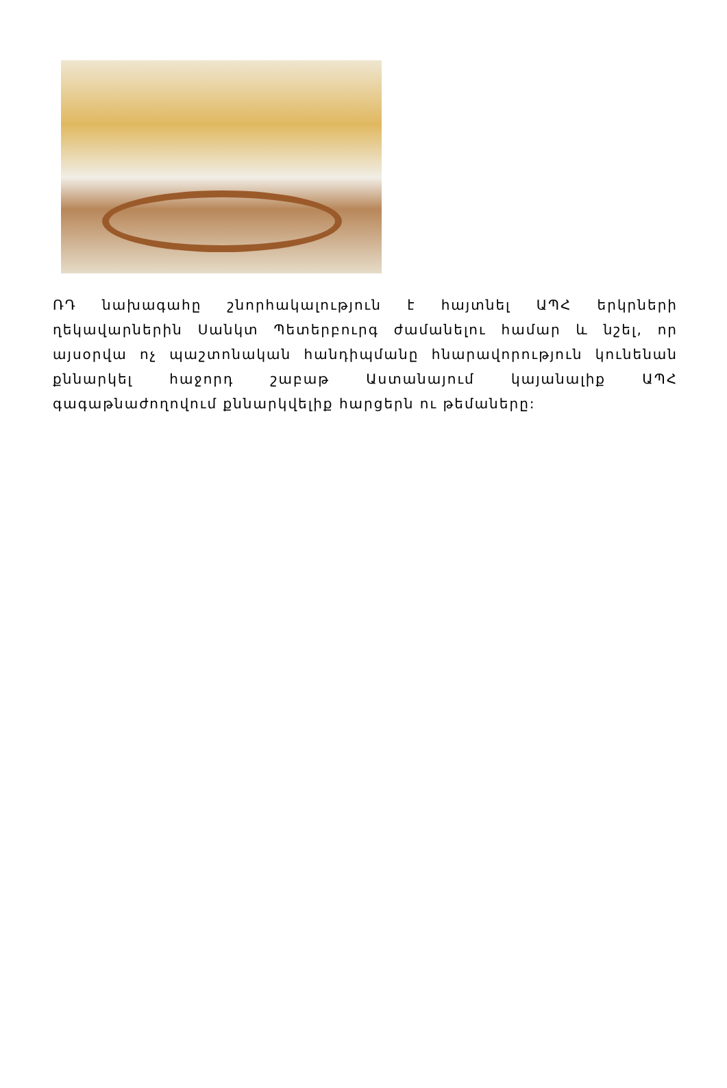ՌԴ նախագահը շնորհակալություն է հայտնել ԱՊՀ երկրների ղեկավարներին Սանկտ Պետերբուրգ ժամանելու համար և նշել, որ այսօրվա ոչ պաշտոնական հանդիպմանը հնարավորություն կունենան քննարկել հաջորդ շաբաթ Աստանայում կայանալիք ԱՊՀ գագաթնաժողովում քննարկվելիք հարցերն ու թեմաները: